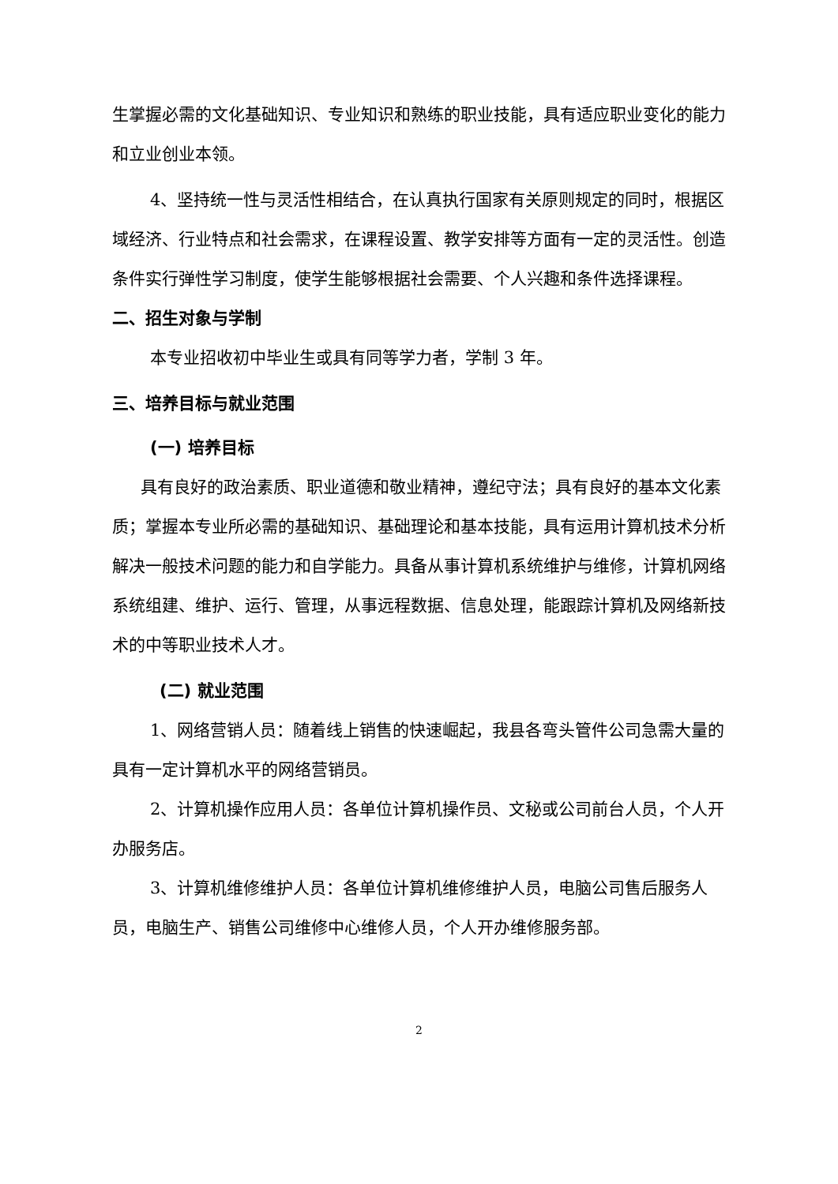生掌握必需的文化基础知识、专业知识和熟练的职业技能，具有适应职业变化的能力和立业创业本领。
4、坚持统一性与灵活性相结合，在认真执行国家有关原则规定的同时，根据区域经济、行业特点和社会需求，在课程设置、教学安排等方面有一定的灵活性。创造条件实行弹性学习制度，使学生能够根据社会需要、个人兴趣和条件选择课程。
二、招生对象与学制
本专业招收初中毕业生或具有同等学力者，学制 3 年。
三、培养目标与就业范围
(一) 培养目标
具有良好的政治素质、职业道德和敬业精神，遵纪守法；具有良好的基本文化素质；掌握本专业所必需的基础知识、基础理论和基本技能，具有运用计算机技术分析解决一般技术问题的能力和自学能力。具备从事计算机系统维护与维修，计算机网络系统组建、维护、运行、管理，从事远程数据、信息处理，能跟踪计算机及网络新技术的中等职业技术人才。
(二) 就业范围
1、网络营销人员：随着线上销售的快速崛起，我县各弯头管件公司急需大量的具有一定计算机水平的网络营销员。
2、计算机操作应用人员：各单位计算机操作员、文秘或公司前台人员，个人开办服务店。
3、计算机维修维护人员：各单位计算机维修维护人员，电脑公司售后服务人员，电脑生产、销售公司维修中心维修人员，个人开办维修服务部。
2